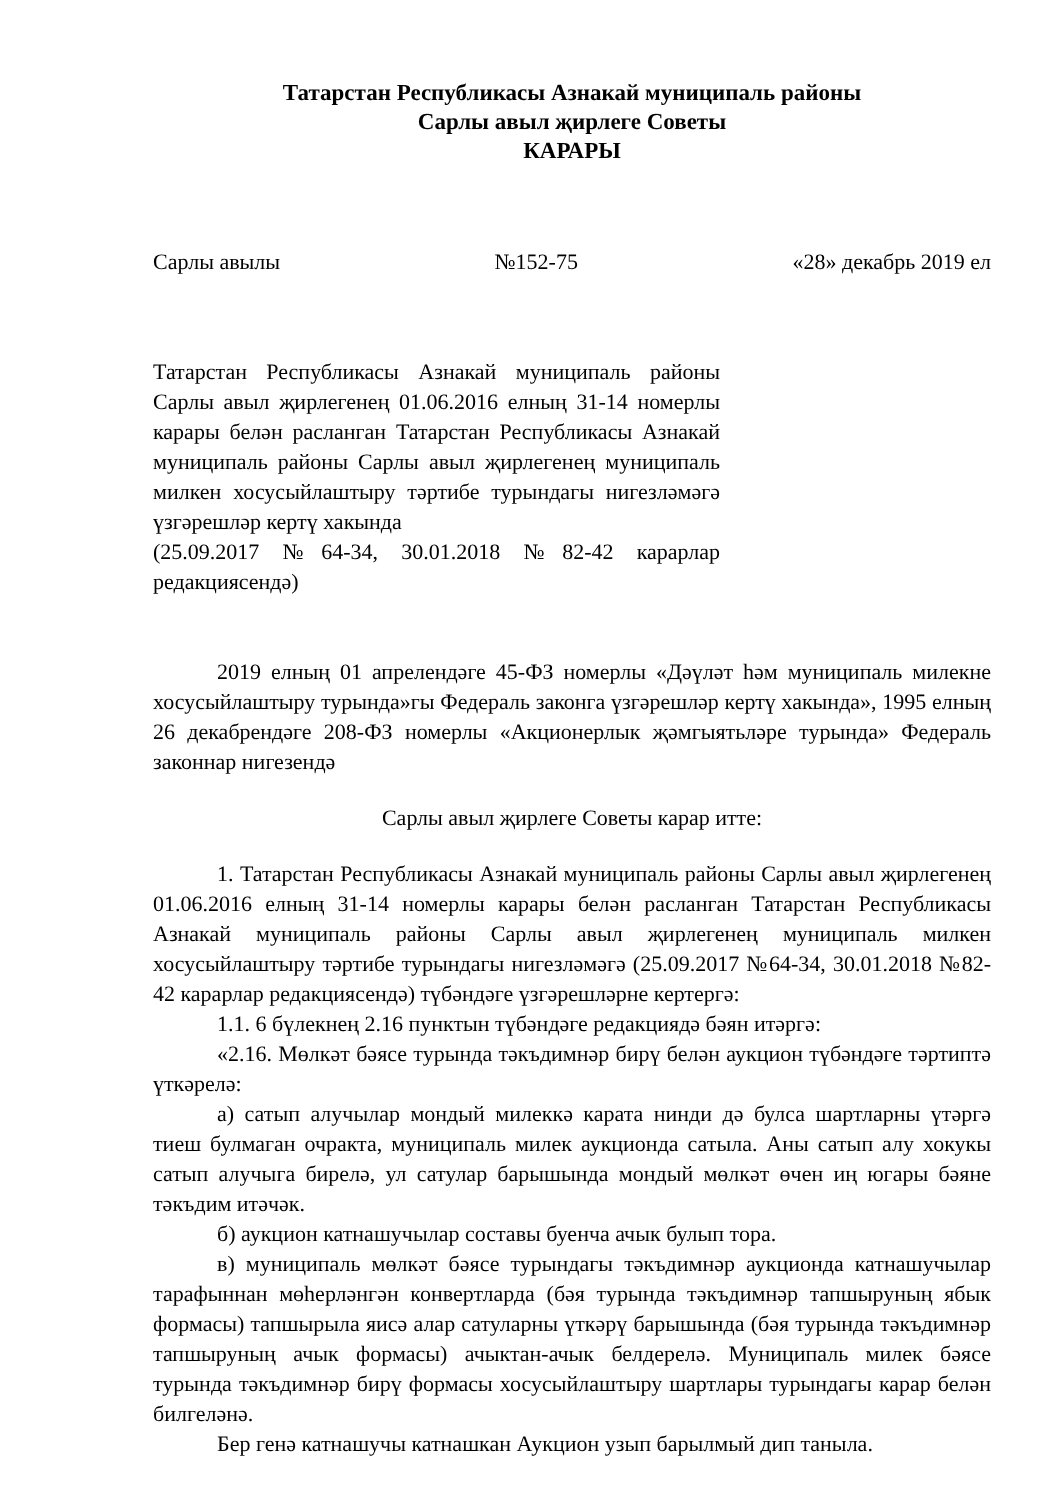Татарстан Республикасы Азнакай муниципаль районы
Сарлы авыл җирлеге Советы
КАРАРЫ
Сарлы авылы №152-75 «28» декабрь 2019 ел
Татарстан Республикасы Азнакай муниципаль районы Сарлы авыл җирлегенең 01.06.2016 елның 31-14 номерлы карары белән расланган Татарстан Республикасы Азнакай муниципаль районы Сарлы авыл җирлегенең муниципаль милкен хосусыйлаштыру тәртибе турындагы нигезләмәгә үзгәрешләр кертү хакында
(25.09.2017 №64-34, 30.01.2018 №82-42 карарлар редакциясендә)
2019 елның 01 апрелендәге 45-ФЗ номерлы «Дәүләт һәм муниципаль милекне хосусыйлаштыру турында»гы Федераль законга үзгәрешләр кертү хакында», 1995 елның 26 декабрендәге 208-ФЗ номерлы «Акционерлык җәмгыятьләре турында» Федераль законнар нигезендә
Сарлы авыл җирлеге Советы карар итте:
1. Татарстан Республикасы Азнакай муниципаль районы Сарлы авыл җирлегенең 01.06.2016 елның 31-14 номерлы карары белән расланган Татарстан Республикасы Азнакай муниципаль районы Сарлы авыл җирлегенең муниципаль милкен хосусыйлаштыру тәртибе турындагы нигезләмәгә (25.09.2017 №64-34, 30.01.2018 №82-42 карарлар редакциясендә) түбәндәге үзгәрешләрне кертергә:
1.1. 6 бүлекнең 2.16 пунктын түбәндәге редакциядә бәян итәргә:
«2.16. Мөлкәт бәясе турында тәкъдимнәр бирү белән аукцион түбәндәге тәртиптә үткәрелә:
а) сатып алучылар мондый милеккә карата нинди дә булса шартларны үтәргә тиеш булмаган очракта, муниципаль милек аукционда сатыла. Аны сатып алу хокукы сатып алучыга бирелә, ул сатулар барышында мондый мөлкәт өчен иң югары бәяне тәкъдим итәчәк.
б) аукцион катнашучылар составы буенча ачык булып тора.
в) муниципаль мөлкәт бәясе турындагы тәкъдимнәр аукционда катнашучылар тарафыннан мөһерләнгән конвертларда (бәя турында тәкъдимнәр тапшыруның ябык формасы) тапшырыла яисә алар сатуларны үткәрү барышында (бәя турында тәкъдимнәр тапшыруның ачык формасы) ачыктан-ачык белдерелә. Муниципаль милек бәясе турында тәкъдимнәр бирү формасы хосусыйлаштыру шартлары турындагы карар белән билгеләнә.
Бер генә катнашучы катнашкан Аукцион узып барылмый дип таныла.